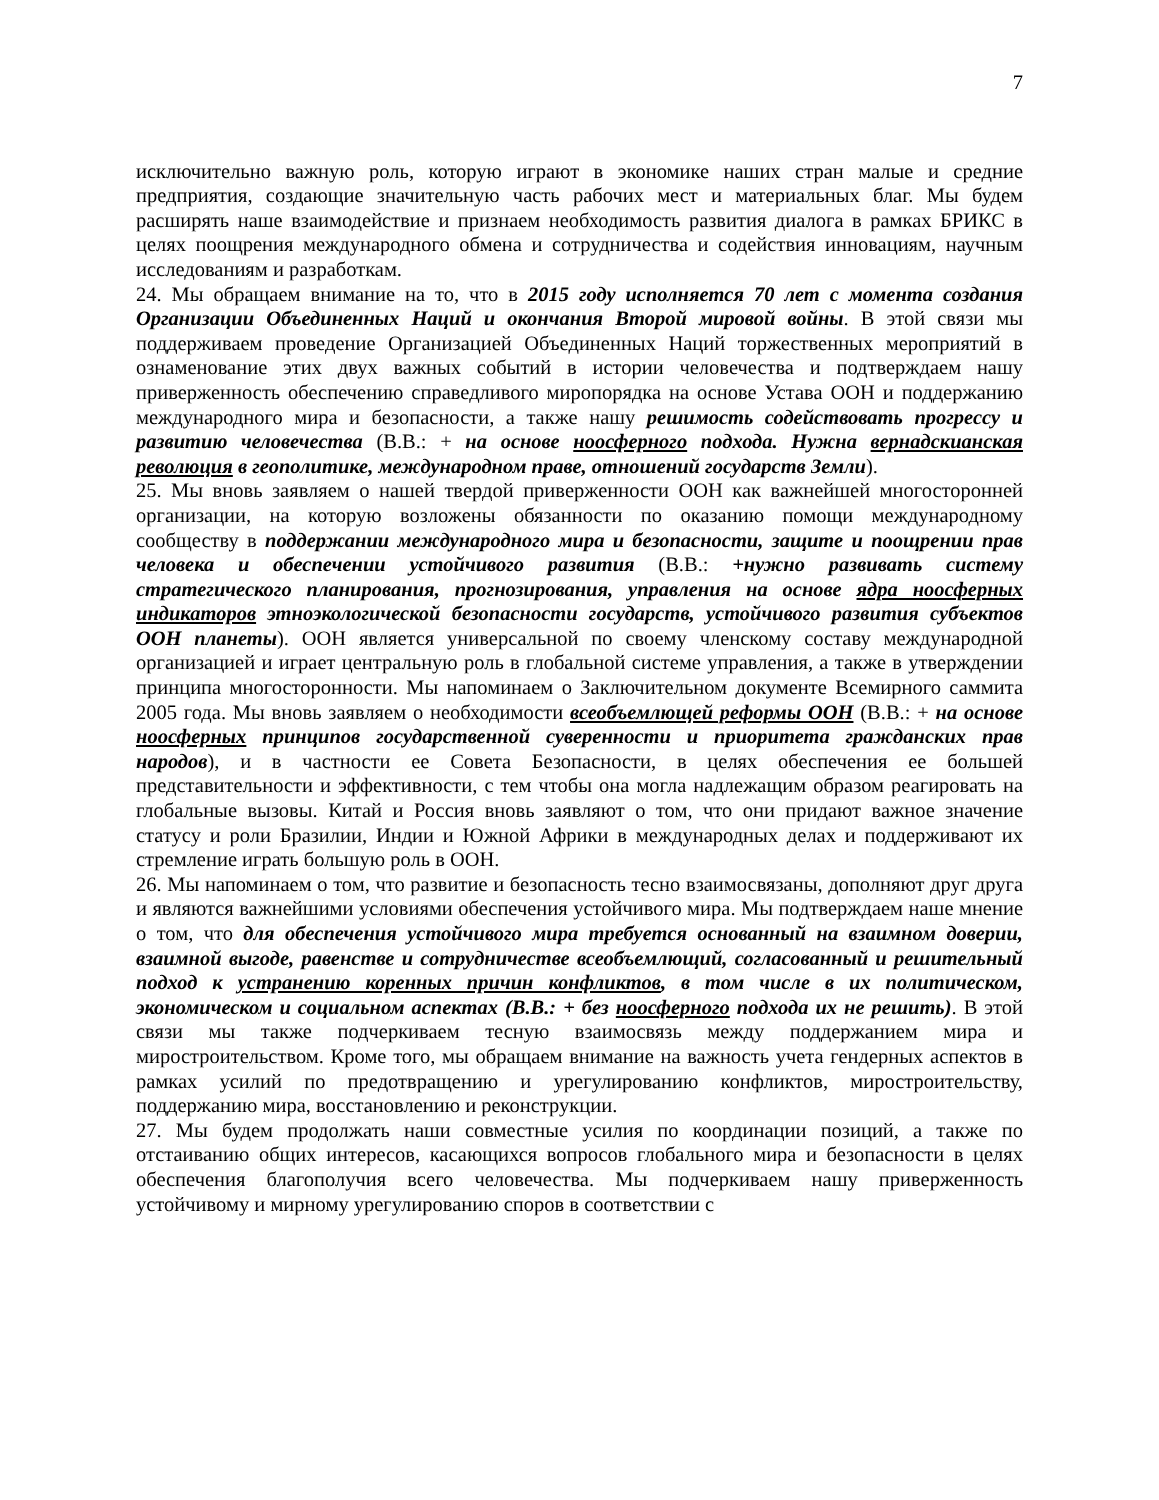7
исключительно важную роль, которую играют в экономике наших стран малые и средние предприятия, создающие значительную часть рабочих мест и материальных благ. Мы будем расширять наше взаимодействие и признаем необходимость развития диалога в рамках БРИКС в целях поощрения международного обмена и сотрудничества и содействия инновациям, научным исследованиям и разработкам.
24. Мы обращаем внимание на то, что в 2015 году исполняется 70 лет с момента создания Организации Объединенных Наций и окончания Второй мировой войны. В этой связи мы поддерживаем проведение Организацией Объединенных Наций торжественных мероприятий в ознаменование этих двух важных событий в истории человечества и подтверждаем нашу приверженность обеспечению справедливого миропорядка на основе Устава ООН и поддержанию международного мира и безопасности, а также нашу решимость содействовать прогрессу и развитию человечества (В.В.: + на основе ноосферного подхода. Нужна вернадскианская революция в геополитике, международном праве, отношений государств Земли).
25. Мы вновь заявляем о нашей твердой приверженности ООН как важнейшей многосторонней организации, на которую возложены обязанности по оказанию помощи международному сообществу в поддержании международного мира и безопасности, защите и поощрении прав человека и обеспечении устойчивого развития (В.В.: +нужно развивать систему стратегического планирования, прогнозирования, управления на основе ядра ноосферных индикаторов этноэкологической безопасности государств, устойчивого развития субъектов ООН планеты). ООН является универсальной по своему членскому составу международной организацией и играет центральную роль в глобальной системе управления, а также в утверждении принципа многосторонности. Мы напоминаем о Заключительном документе Всемирного саммита 2005 года. Мы вновь заявляем о необходимости всеобъемлющей реформы ООН (В.В.: + на основе ноосферных принципов государственной суверенности и приоритета гражданских прав народов), и в частности ее Совета Безопасности, в целях обеспечения ее большей представительности и эффективности, с тем чтобы она могла надлежащим образом реагировать на глобальные вызовы. Китай и Россия вновь заявляют о том, что они придают важное значение статусу и роли Бразилии, Индии и Южной Африки в международных делах и поддерживают их стремление играть большую роль в ООН.
26. Мы напоминаем о том, что развитие и безопасность тесно взаимосвязаны, дополняют друг друга и являются важнейшими условиями обеспечения устойчивого мира. Мы подтверждаем наше мнение о том, что для обеспечения устойчивого мира требуется основанный на взаимном доверии, взаимной выгоде, равенстве и сотрудничестве всеобъемлющий, согласованный и решительный подход к устранению коренных причин конфликтов, в том числе в их политическом, экономическом и социальном аспектах (В.В.: + без ноосферного подхода их не решить). В этой связи мы также подчеркиваем тесную взаимосвязь между поддержанием мира и миростроительством. Кроме того, мы обращаем внимание на важность учета гендерных аспектов в рамках усилий по предотвращению и урегулированию конфликтов, миростроительству, поддержанию мира, восстановлению и реконструкции.
27. Мы будем продолжать наши совместные усилия по координации позиций, а также по отстаиванию общих интересов, касающихся вопросов глобального мира и безопасности в целях обеспечения благополучия всего человечества. Мы подчеркиваем нашу приверженность устойчивому и мирному урегулированию споров в соответствии с